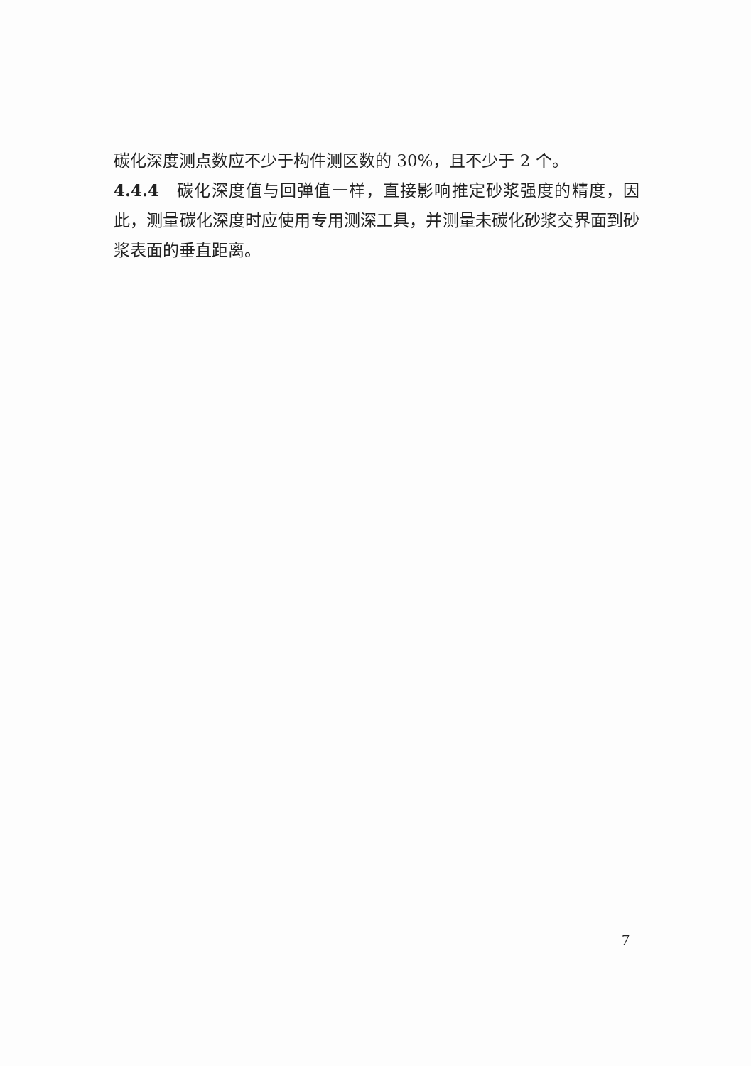碳化深度测点数应不少于构件测区数的 30%，且不少于 2 个。
4.4.4　碳化深度值与回弹值一样，直接影响推定砂浆强度的精度，因此，测量碳化深度时应使用专用测深工具，并测量未碳化砂浆交界面到砂浆表面的垂直距离。
7